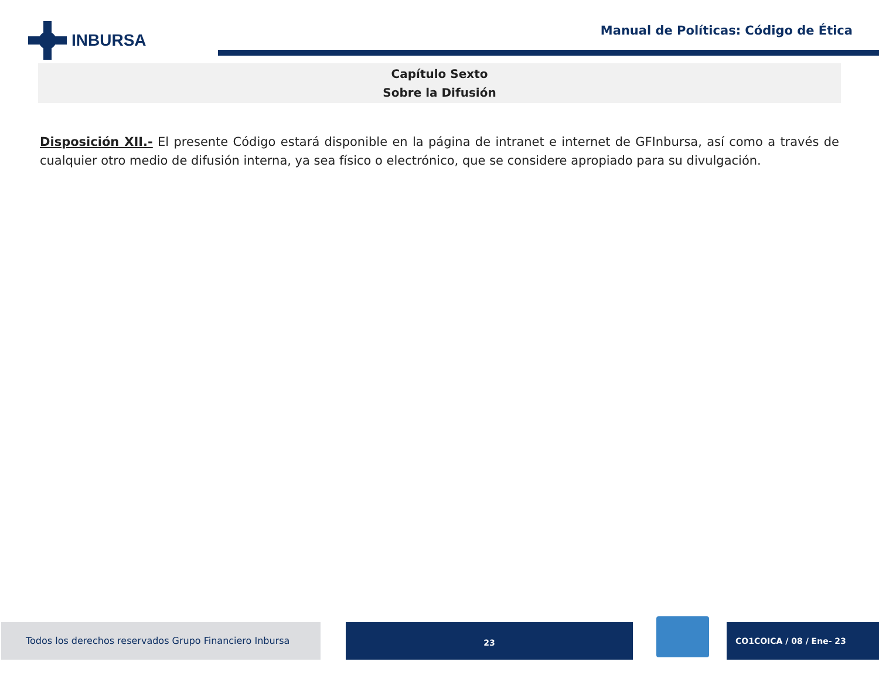INBURSA
Manual de Políticas: Código de Ética
Capítulo Sexto
Sobre la Difusión
Disposición XII.- El presente Código estará disponible en la página de intranet e internet de GFInbursa, así como a través de cualquier otro medio de difusión interna, ya sea físico o electrónico, que se considere apropiado para su divulgación.
Todos los derechos reservados Grupo Financiero Inbursa 23 CO1COICA / 08 / Ene- 23